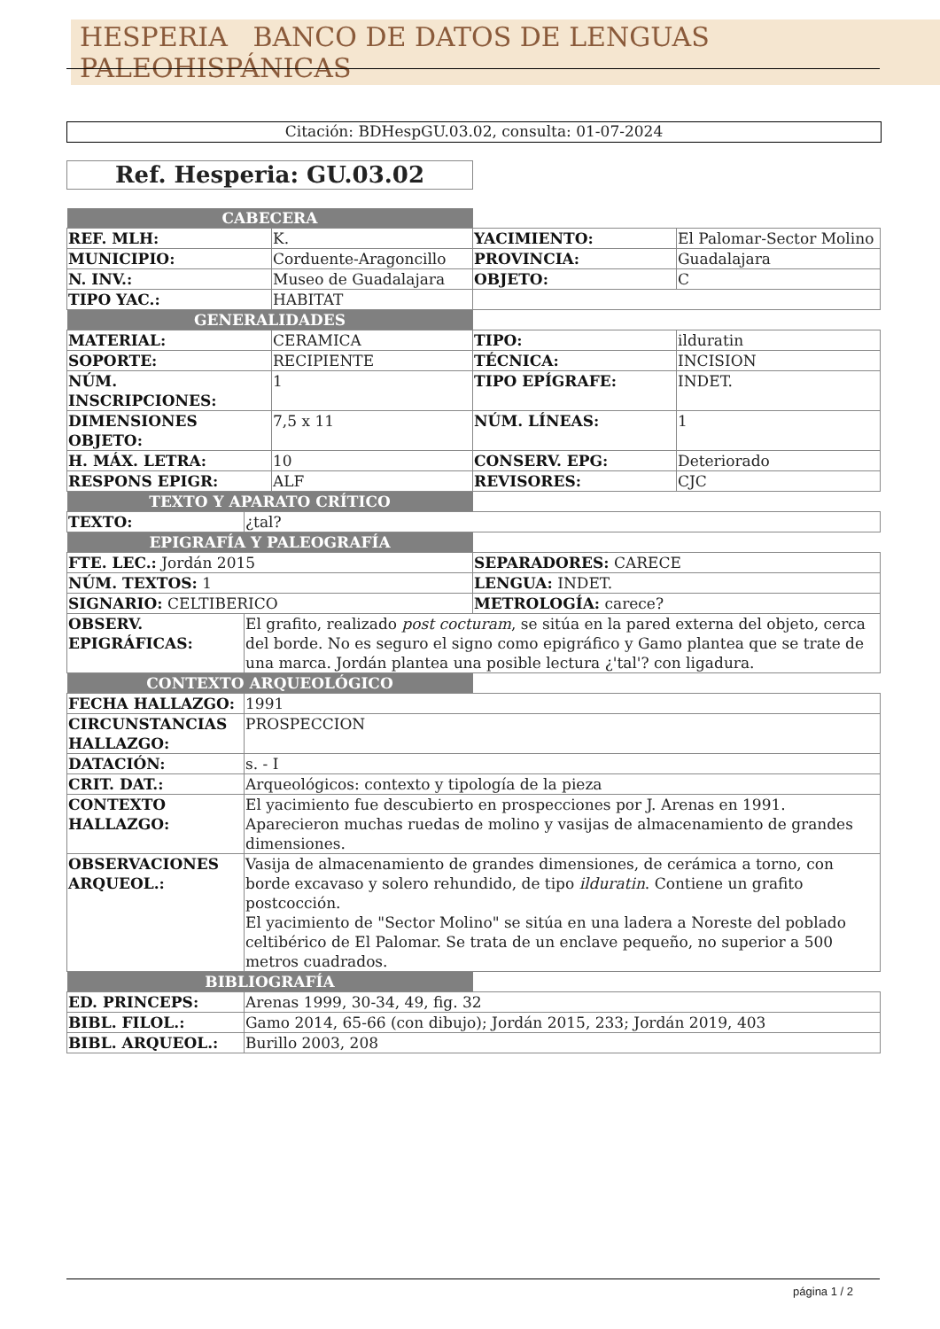HESPERIA BANCO DE DATOS DE LENGUAS PALEOHISPÁNICAS
Citación: BDHespGU.03.02, consulta: 01-07-2024
Ref. Hesperia: GU.03.02
| CABECERA | | | | |
| REF. MLH: | | K. | YACIMIENTO: | El Palomar-Sector Molino |
| MUNICIPIO: | | Corduente-Aragoncillo | PROVINCIA: | Guadalajara |
| N. INV.: | | Museo de Guadalajara | OBJETO: | C |
| TIPO YAC.: | | HABITAT | | |
| GENERALIDADES | | | | |
| MATERIAL: | | CERAMICA | TIPO: | ilduratin |
| SOPORTE: | | RECIPIENTE | TÉCNICA: | INCISION |
| NÚM. INSCRIPCIONES: | | 1 | TIPO EPÍGRAFE: | INDET. |
| DIMENSIONES OBJETO: | | 7,5 x 11 | NÚM. LÍNEAS: | 1 |
| H. MÁX. LETRA: | | 10 | CONSERV. EPG: | Deteriorado |
| RESPONS EPIGR: | | ALF | REVISORES: | CJC |
| TEXTO Y APARATO CRÍTICO | | | | |
| TEXTO: | ¿tal? | | | |
| EPIGRAFÍA Y PALEOGRAFÍA | | | | |
| FTE. LEC.: Jordán 2015 | | | SEPARADORES: CARECE | |
| NÚM. TEXTOS: 1 | | | LENGUA: INDET. | |
| SIGNARIO: CELTIBERICO | | | METROLOGÍA: carece? | |
| OBSERV. EPIGRÁFICAS: | El grafito, realizado post cocturam , se sitúa en la pared externa del objeto, cerca del borde. No es seguro el signo como epigráfico y Gamo plantea que se trate de una marca. Jordán plantea una posible lectura ¿'tal'? con ligadura. | | | |
| CONTEXTO ARQUEOLÓGICO | | | | |
| FECHA HALLAZGO: | 1991 | | | |
| CIRCUNSTANCIAS HALLAZGO: | PROSPECCION | | | |
| DATACIÓN: | s. - I | | | |
| CRIT. DAT.: | Arqueológicos: contexto y tipología de la pieza | | | |
| CONTEXTO HALLAZGO: | El yacimiento fue descubierto en prospecciones por J. Arenas en 1991. Aparecieron muchas ruedas de molino y vasijas de almacenamiento de grandes dimensiones. | | | |
| OBSERVACIONES ARQUEOL.: | Vasija de almacenamiento de grandes dimensiones, de cerámica a torno, con borde excavaso y solero rehundido, de tipo ilduratin . Contiene un grafito postcocción. El yacimiento de "Sector Molino" se sitúa en una ladera a Noreste del poblado celtibérico de El Palomar. Se trata de un enclave pequeño, no superior a 500 metros cuadrados. | | | |
| BIBLIOGRAFÍA | | | | |
| ED. PRINCEPS: | Arenas 1999, 30-34, 49, fig. 32 | | | |
| BIBL. FILOL.: | Gamo 2014, 65-66 (con dibujo); Jordán 2015, 233; Jordán 2019, 403 | | | |
| BIBL. ARQUEOL.: | Burillo 2003, 208 | | | |
página 1 / 2